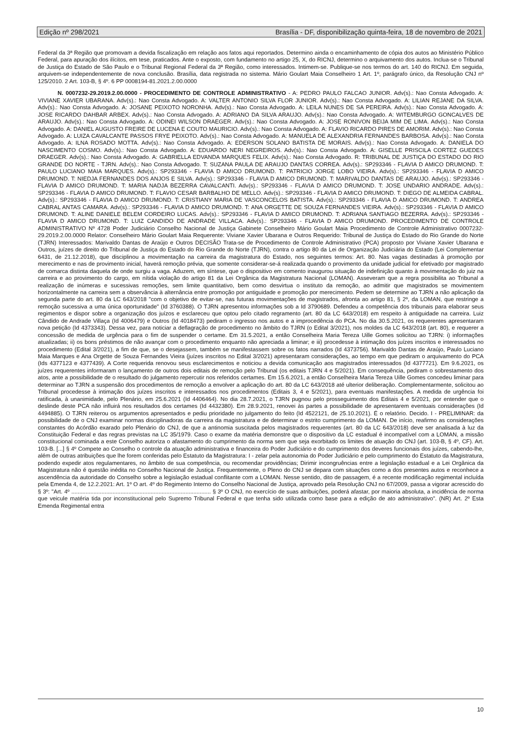Edição nº 298/2021 Brasília - DF, disponibilização quinta-feira, 18 de novembro de 2021
Federal da 3ª Região que promovam a devida fiscalização em relação aos fatos aqui reportados. Determino ainda o encaminhamento de cópia dos autos ao Ministério Público Federal, para apuração dos ilícitos, em tese, praticados. Ante o exposto, com fundamento no artigo 25, X, do RICNJ, determino o arquivamento dos autos. Inclua-se o Tribunal de Justiça do Estado de São Paulo e o Tribunal Regional Federal da 3ª Região, como interessados. Intimem-se. Publique-se nos termos do art. 140 do RICNJ. Em seguida, arquivem-se independentemente de nova conclusão. Brasília, data registrada no sistema. Mário Goulart Maia Conselheiro 1 Art. 1º, parágrafo único, da Resolução CNJ nº 125/2010. 2 Art. 103-B, § 4º. 6 PP 0008194-81.2021.2.00.0000
N. 0007232-29.2019.2.00.0000 - PROCEDIMENTO DE CONTROLE ADMINISTRATIVO - A: PEDRO PAULO FALCAO JUNIOR. Adv(s).: Nao Consta Advogado. A: VIVIANE XAVIER UBARANA. Adv(s).: Nao Consta Advogado. A: VALTER ANTONIO SILVA FLOR JUNIOR. Adv(s).: Nao Consta Advogado. A: LILIAN REJANE DA SILVA. Adv(s).: Nao Consta Advogado. A: JOSANE PEIXOTO NORONHA. Adv(s).: Nao Consta Advogado. A: LEILA NUNES DE SA PEREIRA. Adv(s).: Nao Consta Advogado. A: JOSE RICARDO DAHBAR ARBEX. Adv(s).: Nao Consta Advogado. A: ADRIANO DA SILVA ARAUJO. Adv(s).: Nao Consta Advogado. A: WITEMBURGO GONCALVES DE ARAUJO. Adv(s).: Nao Consta Advogado. A: ODINEI WILSON DRAEGER. Adv(s).: Nao Consta Advogado. A: JOSE RONIVON BEIJA MIM DE LIMA. Adv(s).: Nao Consta Advogado. A: DANIEL AUGUSTO FREIRE DE LUCENA E COUTO MAURICIO. Adv(s).: Nao Consta Advogado. A: FLAVIO RICARDO PIRES DE AMORIM. Adv(s).: Nao Consta Advogado. A: LUIZA CAVALCANTE PASSOS FRYE PEIXOTO. Adv(s).: Nao Consta Advogado. A: MANUELA DE ALEXANDRIA FERNANDES BARBOSA. Adv(s).: Nao Consta Advogado. A: ILNA ROSADO MOTTA. Adv(s).: Nao Consta Advogado. A: EDERSON SOLANO BATISTA DE MORAIS. Adv(s).: Nao Consta Advogado. A: DANIELA DO NASCIMENTO COSMO. Adv(s).: Nao Consta Advogado. A: EDUARDO NERI NEGREIROS. Adv(s).: Nao Consta Advogado. A: GISELLE PRISCILA CORTEZ GUEDES DRAEGER. Adv(s).: Nao Consta Advogado. A: GABRIELLA EDVANDA MARQUES FELIX. Adv(s).: Nao Consta Advogado. R: TRIBUNAL DE JUSTIÇA DO ESTADO DO RIO GRANDE DO NORTE - TJRN. Adv(s).: Nao Consta Advogado. T: SUZANA PAULA DE ARAUJO DANTAS CORREA. Adv(s).: SP293346 - FLAVIA D AMICO DRUMOND. T: PAULO LUCIANO MAIA MARQUES. Adv(s).: SP293346 - FLAVIA D AMICO DRUMOND. T: PATRICIO JORGE LOBO VIEIRA. Adv(s).: SP293346 - FLAVIA D AMICO DRUMOND. T: NIEDJA FERNANDES DOS ANJOS E SILVA. Adv(s).: SP293346 - FLAVIA D AMICO DRUMOND. T: MARIVALDO DANTAS DE ARAUJO. Adv(s).: SP293346 - FLAVIA D AMICO DRUMOND. T: MARIA NADJA BEZERRA CAVALCANTI. Adv(s).: SP293346 - FLAVIA D AMICO DRUMOND. T: JOSE UNDARIO ANDRADE. Adv(s).: SP293346 - FLAVIA D AMICO DRUMOND. T: FLAVIO CESAR BARBALHO DE MELLO. Adv(s).: SP293346 - FLAVIA D AMICO DRUMOND. T: DIEGO DE ALMEIDA CABRAL. Adv(s).: SP293346 - FLAVIA D AMICO DRUMOND. T: CRISTIANY MARIA DE VASCONCELOS BATISTA. Adv(s).: SP293346 - FLAVIA D AMICO DRUMOND. T: ANDREA CABRAL ANTAS CAMARA. Adv(s).: SP293346 - FLAVIA D AMICO DRUMOND. T: ANA ORGETTE DE SOUZA FERNANDES VIEIRA. Adv(s).: SP293346 - FLAVIA D AMICO DRUMOND. T: ALINE DANIELE BELEM CORDEIRO LUCAS. Adv(s).: SP293346 - FLAVIA D AMICO DRUMOND. T: ADRIANA SANTIAGO BEZERRA. Adv(s).: SP293346 - FLAVIA D AMICO DRUMOND. T: LUIZ CANDIDO DE ANDRADE VILLACA. Adv(s).: SP293346 - FLAVIA D AMICO DRUMOND. PROCEDIMENTO DE CONTROLE ADMINISTRATIVO Nº 4728 Poder Judiciário Conselho Nacional de Justiça Gabinete Conselheiro Mário Goulart Maia Procedimento de Controle Administrativo 0007232-29.2019.2.00.0000 Relator: Conselheiro Mário Goulart Maia Requerente: Viviane Xavier Ubarana e Outros Requerido: Tribunal de Justiça do Estado do Rio Grande do Norte (TJRN) Interessados: Marivaldo Dantas de Araújo e Outros DECISÃO Trata-se de Procedimento de Controle Administrativo (PCA) proposto por Viviane Xavier Ubarana e Outros, juízes de direito do Tribunal de Justiça do Estado do Rio Grande do Norte (TJRN), contra o artigo 80 da Lei de Organização Judiciária do Estado (Lei Complementar 6431, de 21.12.2018), que disciplinou a movimentação na carreira da magistratura do Estado, nos seguintes termos: Art. 80. Nas vagas destinadas à promoção por merecimento e nas de provimento inicial, haverá remoção prévia, que somente considerar-se-á realizada quando o provimento da unidade judicial for efetivado por magistrado de comarca distinta daquela de onde surgiu a vaga. Aduzem, em síntese, que o dispositivo em comento inaugurou situação de indefinição quanto à movimentação do juiz na carreira e ao provimento do cargo, em nítida violação do artigo 81 da Lei Orgânica da Magistratura Nacional (LOMAN). Asseveram que a regra possibilita ao Tribunal a realização de inúmeras e sucessivas remoções, sem limite quantitativo, bem como desvirtua o instituto da remoção, ao admitir que magistrados se movimentem horizontalmente na carreira sem a observância à alternância entre promoção por antiguidade e promoção por merecimento. Pedem se determine ao TJRN a não aplicação da segunda parte do art. 80 da LC 643/2018 "com o objetivo de evitar-se, nas futuras movimentações de magistrados, afronta ao artigo 81, § 2º, da LOMAN, que restringe a remoção sucessiva a uma única oportunidade" (Id 3760388). O TJRN apresentou informações sob a Id 3790689. Defendeu a competência dos tribunais para elaborar seus regimentos e dispor sobre a organização dos juízos e esclareceu que optou pelo citado regramento (art. 80 da LC 643/2018) em respeito à antiguidade na carreira. Luiz Cândido de Andrade Villaça (Id 4006479) e Outros (Id 4018473) pediram o ingresso nos autos e a improcedência do PCA. No dia 30.5.2021, os requerentes apresentaram nova petição (Id 4373343). Dessa vez, para noticiar a deflagração de procedimento no âmbito do TJRN (o Edital 3/2021), nos moldes da LC 643/2018 (art. 80), e requerer a concessão de medida de urgência para o fim de suspender o certame. Em 31.5.2021, a então Conselheira Maria Tereza Uille Gomes solicitou ao TJRN: i) informações atualizadas; ii) os bons préstimos de não avançar com o procedimento enquanto não apreciada a liminar; e iii) procedesse à intimação dos juízes inscritos e interessados no procedimento (Edital 3/2021), a fim de que, se o desejassem, também se manifestassem sobre os fatos narrados (Id 4373756). Marivaldo Dantas de Araújo, Paulo Luciano Maia Marques e Ana Orgette de Souza Fernandes Vieira (juízes inscritos no Edital 3/2021) apresentaram considerações, ao tempo em que pediram o arquivamento do PCA (Ids 4377123 e 4377439). A Corte requerida renovou seus esclarecimentos e noticiou a devida comunicação aos magistrados interessados (Id 4377721). Em 9.6.2021, os juízes requerentes informaram o lançamento de outros dois editais de remoção pelo Tribunal (os editais TJRN 4 e 5/2021). Em consequência, pediram o sobrestamento dos atos, ante a possibilidade de o resultado do julgamento repercutir nos referidos certames. Em 15.6.2021, a então Conselheira Maria Tereza Uille Gomes concedeu liminar para determinar ao TJRN a suspensão dos procedimentos de remoção a envolver a aplicação do art. 80 da LC 643/2018 até ulterior deliberação. Complementarmente, solicitou ao Tribunal procedesse à intimação dos juízes inscritos e interessados nos procedimentos (Editais 3, 4 e 5/2021), para eventuais manifestações. A medida de urgência foi ratificada, à unanimidade, pelo Plenário, em 25.6.2021 (Id 4406464). No dia 28.7.2021, o TJRN pugnou pelo prosseguimento dos Editais 4 e 5/2021, por entender que o deslinde deste PCA não influirá nos resultados dos certames (Id 4432380). Em 28.9.2021, renovei às partes a possibilidade de apresentarem eventuais considerações (Id 4494885). O TJRN reiterou os argumentos apresentados e pediu prioridade no julgamento do feito (Id 4522121, de 25.10.2021). É o relatório. Decido. I - PRELIMINAR: da possibilidade de o CNJ examinar normas disciplinadoras da carreira da magistratura e de determinar o estrito cumprimento da LOMAN. De início, reafirmo as considerações constantes do Acórdão exarado pelo Plenário do CNJ, de que a antinomia suscitada pelos magistrados requerentes (art. 80 da LC 643/2018) deve ser analisada à luz da Constituição Federal e das regras previstas na LC 35/1979. Caso o exame da matéria demonstre que o dispositivo da LC estadual é incompatível com a LOMAN, a missão constitucional cominada a este Conselho autoriza o afastamento do cumprimento da norma sem que seja exorbitado os limites de atuação do CNJ (art. 103-B, § 4º, CF). Art. 103-B. [...] § 4º Compete ao Conselho o controle da atuação administrativa e financeira do Poder Judiciário e do cumprimento dos deveres funcionais dos juízes, cabendo-lhe, além de outras atribuições que lhe forem conferidas pelo Estatuto da Magistratura: I - zelar pela autonomia do Poder Judiciário e pelo cumprimento do Estatuto da Magistratura, podendo expedir atos regulamentares, no âmbito de sua competência, ou recomendar providências; Dirimir incongruências entre a legislação estadual e a Lei Orgânica da Magistratura não é questão inédita no Conselho Nacional de Justiça. Frequentemente, o Pleno do CNJ se depara com situações como a dos presentes autos e reconhece a ascendência da autoridade do Conselho sobre a legislação estadual conflitante com a LOMAN. Nesse sentido, dito de passagem, é a recente modificação regimental incluída pela Emenda 4, de 12.2.2021: Art. 1º O art. 4º do Regimento Interno do Conselho Nacional de Justiça, aprovado pela Resolução CNJ no 67/2009, passa a vigorar acrescido do § 3º: "Art. 4º ........................................................................................ § 3º O CNJ, no exercício de suas atribuições, poderá afastar, por maioria absoluta, a incidência de norma que veicule matéria tida por inconstitucional pelo Supremo Tribunal Federal e que tenha sido utilizada como base para a edição de ato administrativo". (NR) Art. 2º Esta Emenda Regimental entra
10